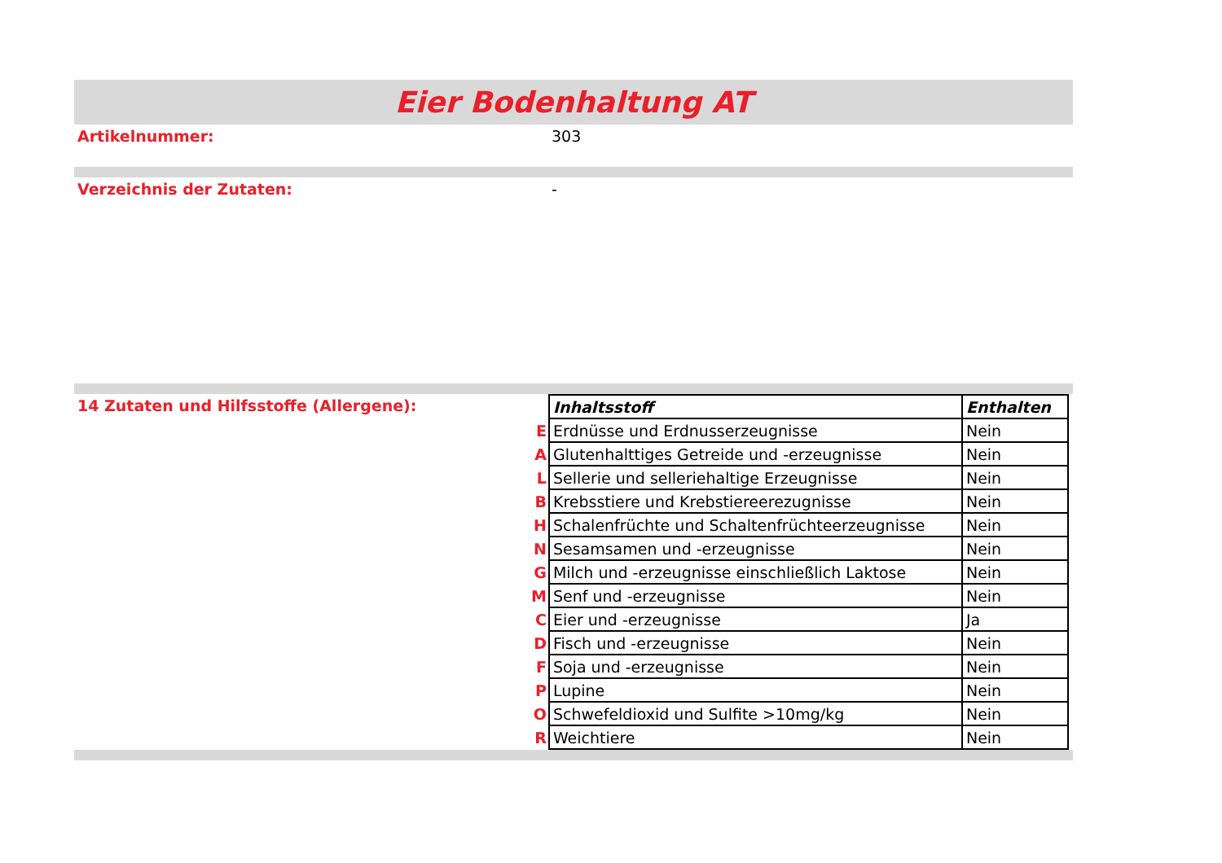Eier Bodenhaltung AT
Artikelnummer: 303
Verzeichnis der Zutaten: -
14 Zutaten und Hilfsstoffe (Allergene):
| | Inhaltsstoff | Enthalten |
| E | Erdnüsse und Erdnusserzeugnisse | Nein |
| A | Glutenhalttiges Getreide und -erzeugnisse | Nein |
| L | Sellerie und selleriehaltige Erzeugnisse | Nein |
| B | Krebsstiere und Krebstiereerezugnisse | Nein |
| H | Schalenfrüchte und Schaltenfrüchteerzeugnisse | Nein |
| N | Sesamsamen und -erzeugnisse | Nein |
| G | Milch und -erzeugnisse einschließlich Laktose | Nein |
| M | Senf und -erzeugnisse | Nein |
| C | Eier und -erzeugnisse | Ja |
| D | Fisch und -erzeugnisse | Nein |
| F | Soja und -erzeugnisse | Nein |
| P | Lupine | Nein |
| O | Schwefeldioxid und Sulfite >10mg/kg | Nein |
| R | Weichtiere | Nein |